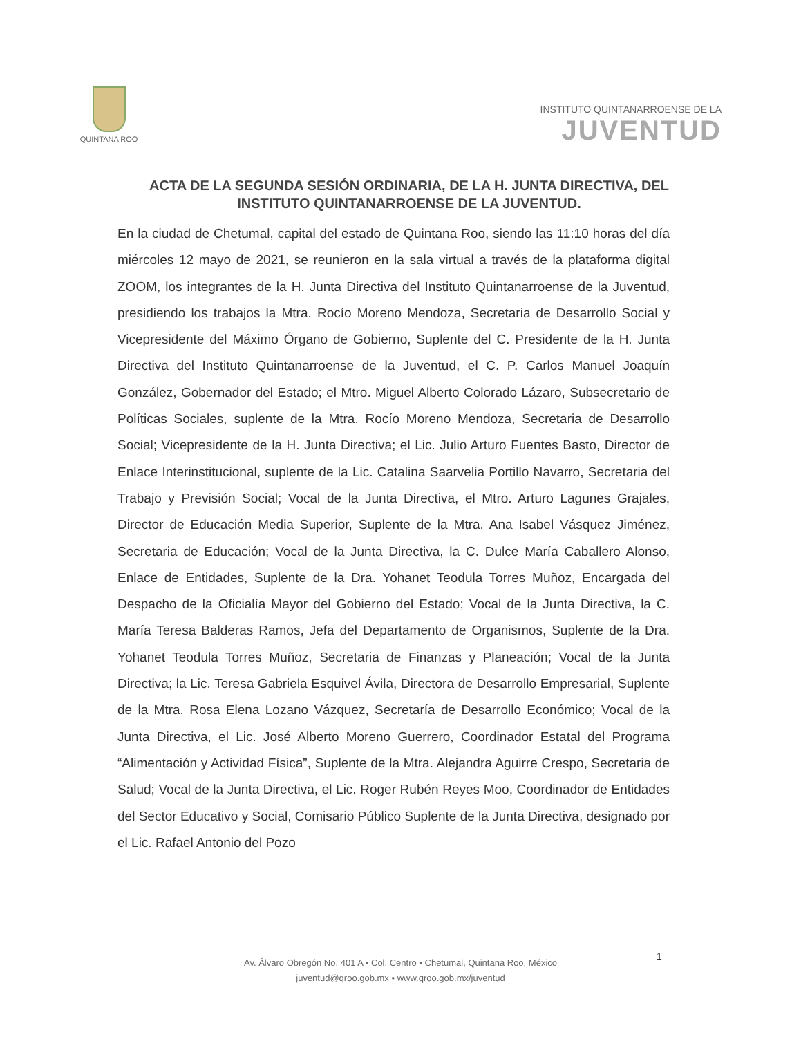QUINTANA ROO
INSTITUTO QUINTANARROENSE DE LA
JUVENTUD
ACTA DE LA SEGUNDA SESIÓN ORDINARIA, DE LA H. JUNTA DIRECTIVA, DEL INSTITUTO QUINTANARROENSE DE LA JUVENTUD.
En la ciudad de Chetumal, capital del estado de Quintana Roo, siendo las 11:10 horas del día miércoles 12 mayo de 2021, se reunieron en la sala virtual a través de la plataforma digital ZOOM, los integrantes de la H. Junta Directiva del Instituto Quintanarroense de la Juventud, presidiendo los trabajos la Mtra. Rocío Moreno Mendoza, Secretaria de Desarrollo Social y Vicepresidente del Máximo Órgano de Gobierno, Suplente del C. Presidente de la H. Junta Directiva del Instituto Quintanarroense de la Juventud, el C. P. Carlos Manuel Joaquín González, Gobernador del Estado; el Mtro. Miguel Alberto Colorado Lázaro, Subsecretario de Políticas Sociales, suplente de la Mtra. Rocío Moreno Mendoza, Secretaria de Desarrollo Social; Vicepresidente de la H. Junta Directiva; el Lic. Julio Arturo Fuentes Basto, Director de Enlace Interinstitucional, suplente de la Lic. Catalina Saarvelia Portillo Navarro, Secretaria del Trabajo y Previsión Social; Vocal de la Junta Directiva, el Mtro. Arturo Lagunes Grajales, Director de Educación Media Superior, Suplente de la Mtra. Ana Isabel Vásquez Jiménez, Secretaria de Educación; Vocal de la Junta Directiva, la C. Dulce María Caballero Alonso, Enlace de Entidades, Suplente de la Dra. Yohanet Teodula Torres Muñoz, Encargada del Despacho de la Oficialía Mayor del Gobierno del Estado; Vocal de la Junta Directiva, la C. María Teresa Balderas Ramos, Jefa del Departamento de Organismos, Suplente de la Dra. Yohanet Teodula Torres Muñoz, Secretaria de Finanzas y Planeación; Vocal de la Junta Directiva; la Lic. Teresa Gabriela Esquivel Ávila, Directora de Desarrollo Empresarial, Suplente de la Mtra. Rosa Elena Lozano Vázquez, Secretaría de Desarrollo Económico; Vocal de la Junta Directiva, el Lic. José Alberto Moreno Guerrero, Coordinador Estatal del Programa “Alimentación y Actividad Física”, Suplente de la Mtra. Alejandra Aguirre Crespo, Secretaria de Salud; Vocal de la Junta Directiva, el Lic. Roger Rubén Reyes Moo, Coordinador de Entidades del Sector Educativo y Social, Comisario Público Suplente de la Junta Directiva, designado por el Lic. Rafael Antonio del Pozo
Av. Álvaro Obregón No. 401 A • Col. Centro • Chetumal, Quintana Roo, México
juventud@qroo.gob.mx • www.qroo.gob.mx/juventud
1